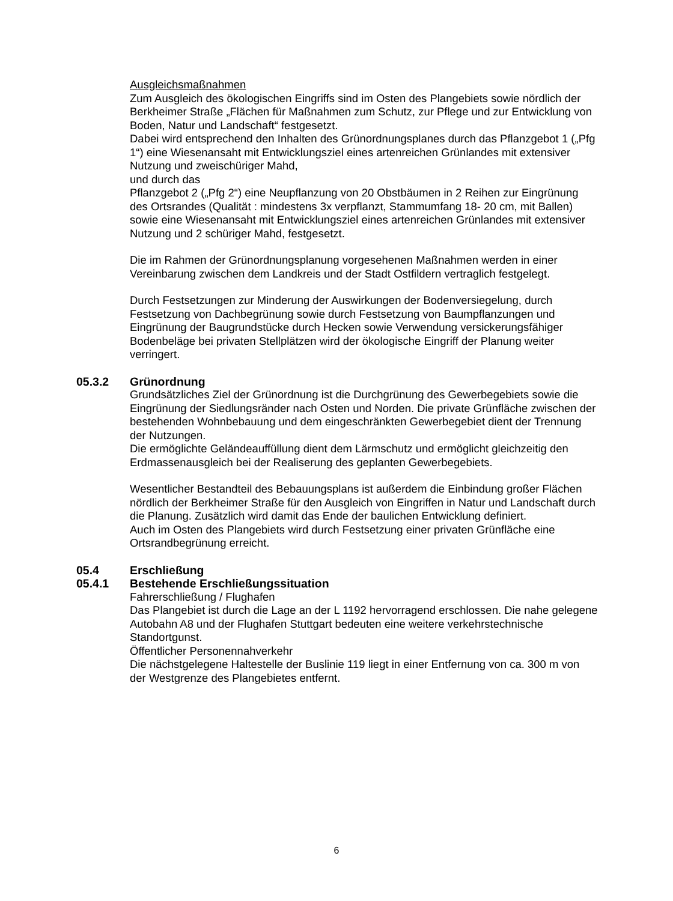Ausgleichsmaßnahmen
Zum Ausgleich des ökologischen Eingriffs sind im Osten des Plangebiets sowie nördlich der Berkheimer Straße „Flächen für Maßnahmen zum Schutz, zur Pflege und zur Entwicklung von Boden, Natur und Landschaft“ festgesetzt.
Dabei wird entsprechend den Inhalten des Grünordnungsplanes durch das Pflanzgebot 1 („Pfg 1“) eine Wiesenansaht mit Entwicklungsziel eines artenreichen Grünlandes mit extensiver Nutzung und zweischüriger Mahd,
und durch das
Pflanzgebot 2 („Pfg 2“) eine Neupflanzung von 20 Obstbäumen in 2 Reihen zur Eingrünung des Ortsrandes (Qualität : mindestens 3x verpflanzt, Stammumfang 18- 20 cm, mit Ballen) sowie eine Wiesenansaht mit Entwicklungsziel eines artenreichen Grünlandes mit extensiver Nutzung und 2 schüriger Mahd, festgesetzt.
Die im Rahmen der Grünordnungsplanung vorgesehenen Maßnahmen werden in einer Vereinbarung zwischen dem Landkreis und der Stadt Ostfildern vertraglich festgelegt.
Durch Festsetzungen zur Minderung der Auswirkungen der Bodenversiegelung, durch Festsetzung von Dachbegrünung sowie durch Festsetzung von Baumpflanzungen und Eingrünung der Baugrundstücke durch Hecken sowie Verwendung versickerungsfähiger Bodenbeläge bei privaten Stellplätzen wird der ökologische Eingriff der Planung weiter verringert.
05.3.2 Grünordnung
Grundsätzliches Ziel der Grünordnung ist die Durchgrünung des Gewerbegebiets sowie die Eingrünung der Siedlungsränder nach Osten und Norden. Die private Grünfläche zwischen der bestehenden Wohnbebauung und dem eingeschränkten Gewerbegebiet dient der Trennung der Nutzungen.
Die ermöglichte Geländeauffüllung dient dem Lärmschutz und ermöglicht gleichzeitig den Erdmassenausgleich bei der Realiserung des geplanten Gewerbegebiets.
Wesentlicher Bestandteil des Bebauungsplans ist außerdem die Einbindung großer Flächen nördlich der Berkheimer Straße für den Ausgleich von Eingriffen in Natur und Landschaft durch die Planung. Zusätzlich wird damit das Ende der baulichen Entwicklung definiert.
Auch im Osten des Plangebiets wird durch Festsetzung einer privaten Grünfläche eine Ortsrandbegrünung erreicht.
05.4 Erschließung
05.4.1 Bestehende Erschließungssituation
Fahrerschließung / Flughafen
Das Plangebiet ist durch die Lage an der L 1192 hervorragend erschlossen. Die nahe gelegene Autobahn A8 und der Flughafen Stuttgart bedeuten eine weitere verkehrstechnische Standortgunst.
Öffentlicher Personennahverkehr
Die nächstgelegene Haltestelle der Buslinie 119 liegt in einer Entfernung von ca. 300 m von der Westgrenze des Plangebietes entfernt.
6